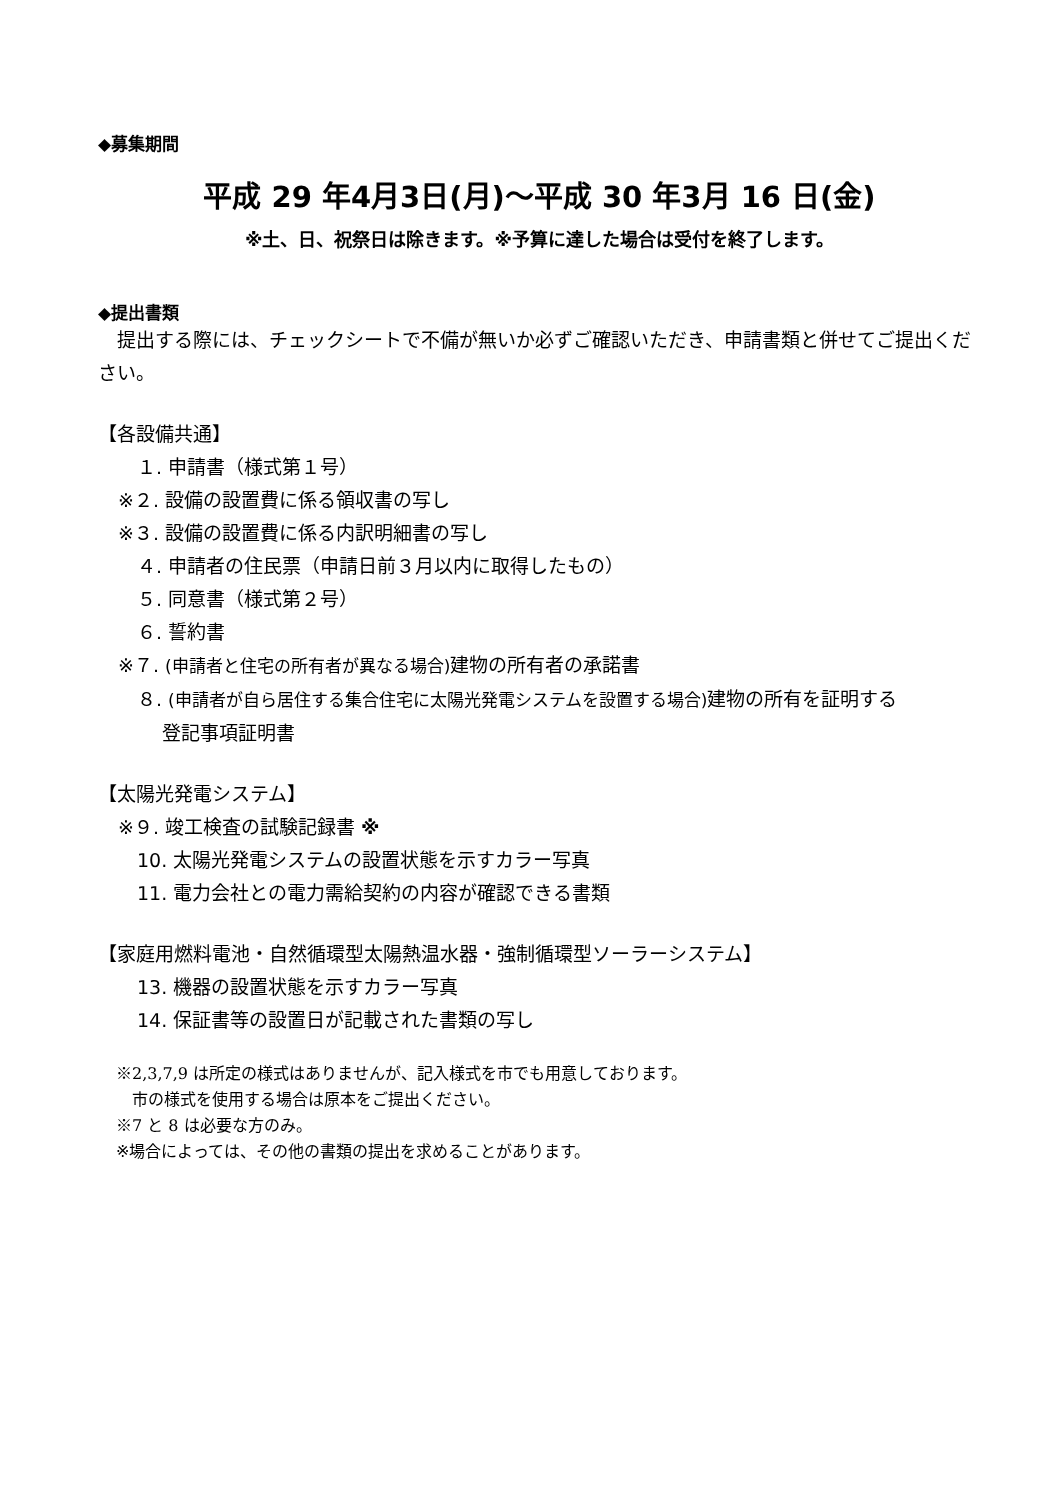◆募集期間
平成 29 年4月3日(月)～平成 30 年3月 16 日(金)
※土、日、祝祭日は除きます。※予算に達した場合は受付を終了します。
◆提出書類
　提出する際には、チェックシートで不備が無いか必ずご確認いただき、申請書類と併せてご提出ください。
【各設備共通】
　１. 申請書（様式第１号）
※２. 設備の設置費に係る領収書の写し
※３. 設備の設置費に係る内訳明細書の写し
　４. 申請者の住民票（申請日前３月以内に取得したもの）
　５. 同意書（様式第２号）
　６. 誓約書
※７. (申請者と住宅の所有者が異なる場合) 建物の所有者の承諾書
　８. (申請者が自ら居住する集合住宅に太陽光発電システムを設置する場合) 建物の所有を証明する
　　 登記事項証明書
【太陽光発電システム】
※９. 竣工検査の試験記録書 ※
　10. 太陽光発電システムの設置状態を示すカラー写真
　11. 電力会社との電力需給契約の内容が確認できる書類
【家庭用燃料電池・自然循環型太陽熱温水器・強制循環型ソーラーシステム】
　13. 機器の設置状態を示すカラー写真
　14. 保証書等の設置日が記載された書類の写し
※2,3,7,9 は所定の様式はありませんが、記入様式を市でも用意しております。
　市の様式を使用する場合は原本をご提出ください。
※7 と 8 は必要な方のみ。
※場合によっては、その他の書類の提出を求めることがあります。